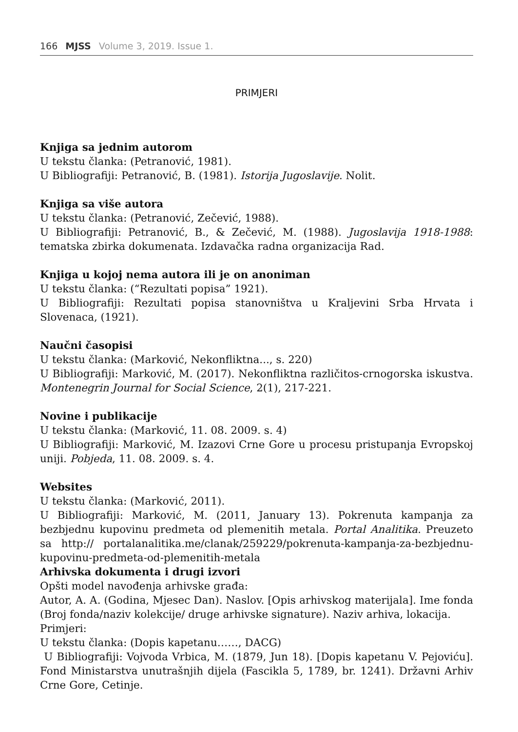166 MJSS Volume 3, 2019. Issue 1.
PRIMJERI
Knjiga sa jednim autorom
U tekstu članka: (Petranović, 1981).
U Bibliografiji: Petranović, B. (1981). Istorija Jugoslavije. Nolit.
Knjiga sa više autora
U tekstu članka: (Petranović, Zečević, 1988).
U Bibliografiji: Petranović, B., & Zečević, M. (1988). Jugoslavija 1918-1988: tematska zbirka dokumenata. Izdavačka radna organizacija Rad.
Knjiga u kojoj nema autora ili je on anoniman
U tekstu članka: (“Rezultati popisa” 1921).
U Bibliografiji: Rezultati popisa stanovništva u Kraljevini Srba Hrvata i Slovenaca, (1921).
Naučni časopisi
U tekstu članka: (Marković, Nekonfliktna..., s. 220)
U Bibliografiji: Marković, M. (2017). Nekonfliktna različitos-crnogorska iskustva. Montenegrin Journal for Social Science, 2(1), 217-221.
Novine i publikacije
U tekstu članka: (Marković, 11. 08. 2009. s. 4)
U Bibliografiji: Marković, M. Izazovi Crne Gore u procesu pristupanja Evropskoj uniji. Pobjeda, 11. 08. 2009. s. 4.
Websites
U tekstu članka: (Marković, 2011).
U Bibliografiji: Marković, M. (2011, January 13). Pokrenuta kampanja za bezbjednu kupovinu predmeta od plemenitih metala. Portal Analitika. Preuzeto sa http:// portalanalitika.me/clanak/259229/pokrenuta-kampanja-za-bezbjednu-kupovinu-predmeta-od-plemenitih-metala
Arhivska dokumenta i drugi izvori
Opšti model navođenja arhivske građa:
Autor, A. A. (Godina, Mjesec Dan). Naslov. [Opis arhivskog materijala]. Ime fonda (Broj fonda/naziv kolekcije/ druge arhivske signature). Naziv arhiva, lokacija.
Primjeri:
U tekstu članka: (Dopis kapetanu……, DACG)
U Bibliografiji: Vojvoda Vrbica, M. (1879, Jun 18). [Dopis kapetanu V. Pejoviću]. Fond Ministarstva unutrašnjih dijela (Fascikla 5, 1789, br. 1241). Državni Arhiv Crne Gore, Cetinje.